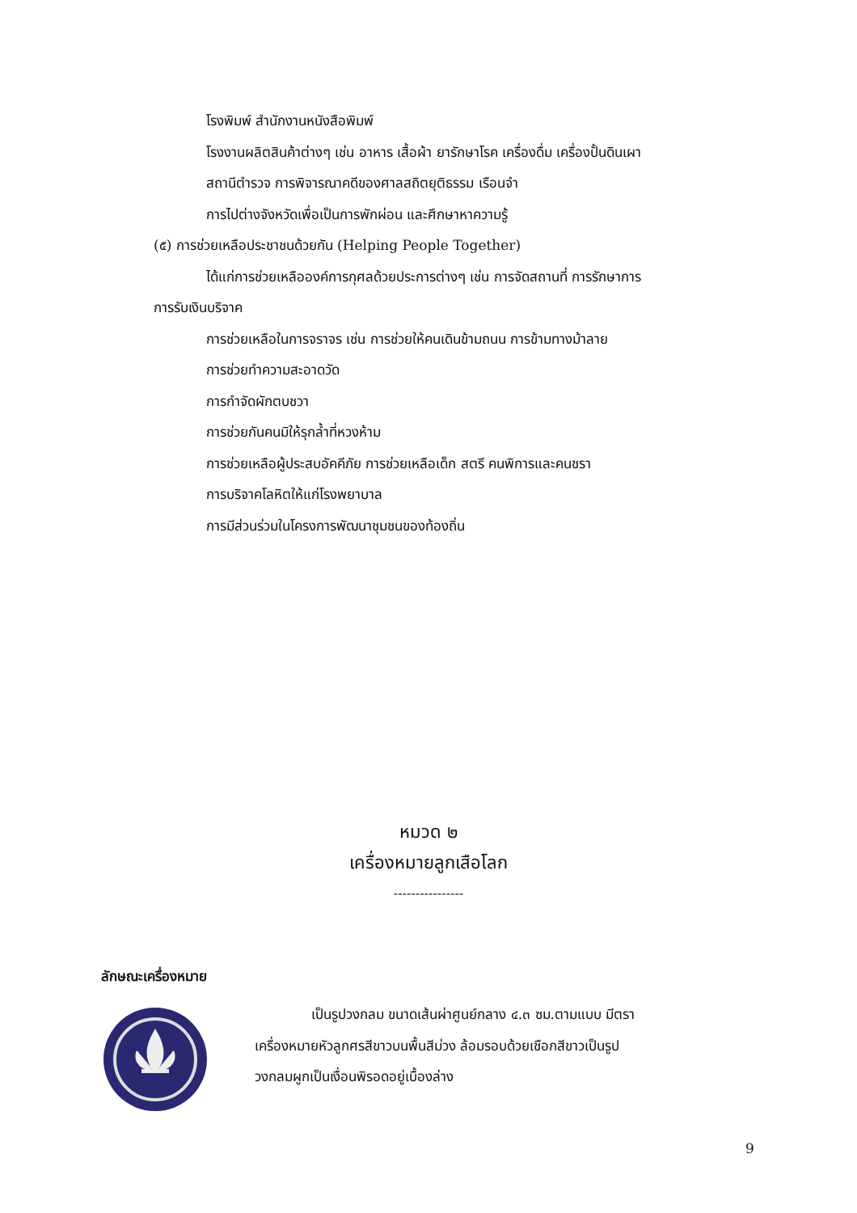โรงพิมพ์ สำนักงานหนังสือพิมพ์
โรงงานผลิตสินค้าต่างๆ เช่น อาหาร เสื้อผ้า ยารักษาโรค เครื่องดื่ม เครื่องปั้นดินเผา
สถานีตำรวจ การพิจารณาคดีของศาลสถิตยุติธรรม เรือนจำ
การไปต่างจังหวัดเพื่อเป็นการพักผ่อน และศึกษาหาความรู้
(๕) การช่วยเหลือประชาชนด้วยกัน (Helping People Together)
ได้แก่การช่วยเหลือองค์การกุศลด้วยประการต่างๆ เช่น การจัดสถานที่ การรักษาการ
การรับเงินบริจาค
การช่วยเหลือในการจราจร เช่น การช่วยให้คนเดินข้ามถนน การข้ามทางม้าลาย
การช่วยทำความสะอาดวัด
การกำจัดผักตบชวา
การช่วยกันคนมิให้รุกล้ำที่หวงห้าม
การช่วยเหลือผู้ประสบอัคคีภัย การช่วยเหลือเด็ก สตรี คนพิการและคนชรา
การบริจาคโลหิตให้แก่โรงพยาบาล
การมีส่วนร่วมในโครงการพัฒนาชุมชนของท้องถิ่น
หมวด ๒
เครื่องหมายลูกเสือโลก
----------------
ลักษณะเครื่องหมาย
เป็นรูปวงกลม ขนาดเส้นผ่าศูนย์กลาง ๔.๓ ซม.ตามแบบ มีตรา
เครื่องหมายหัวลูกศรสีขาวบนพื้นสีม่วง ล้อมรอบด้วยเชือกสีขาวเป็นรูป
วงกลมผูกเป็นเงื่อนพิรอดอยู่เบื้องล่าง
9